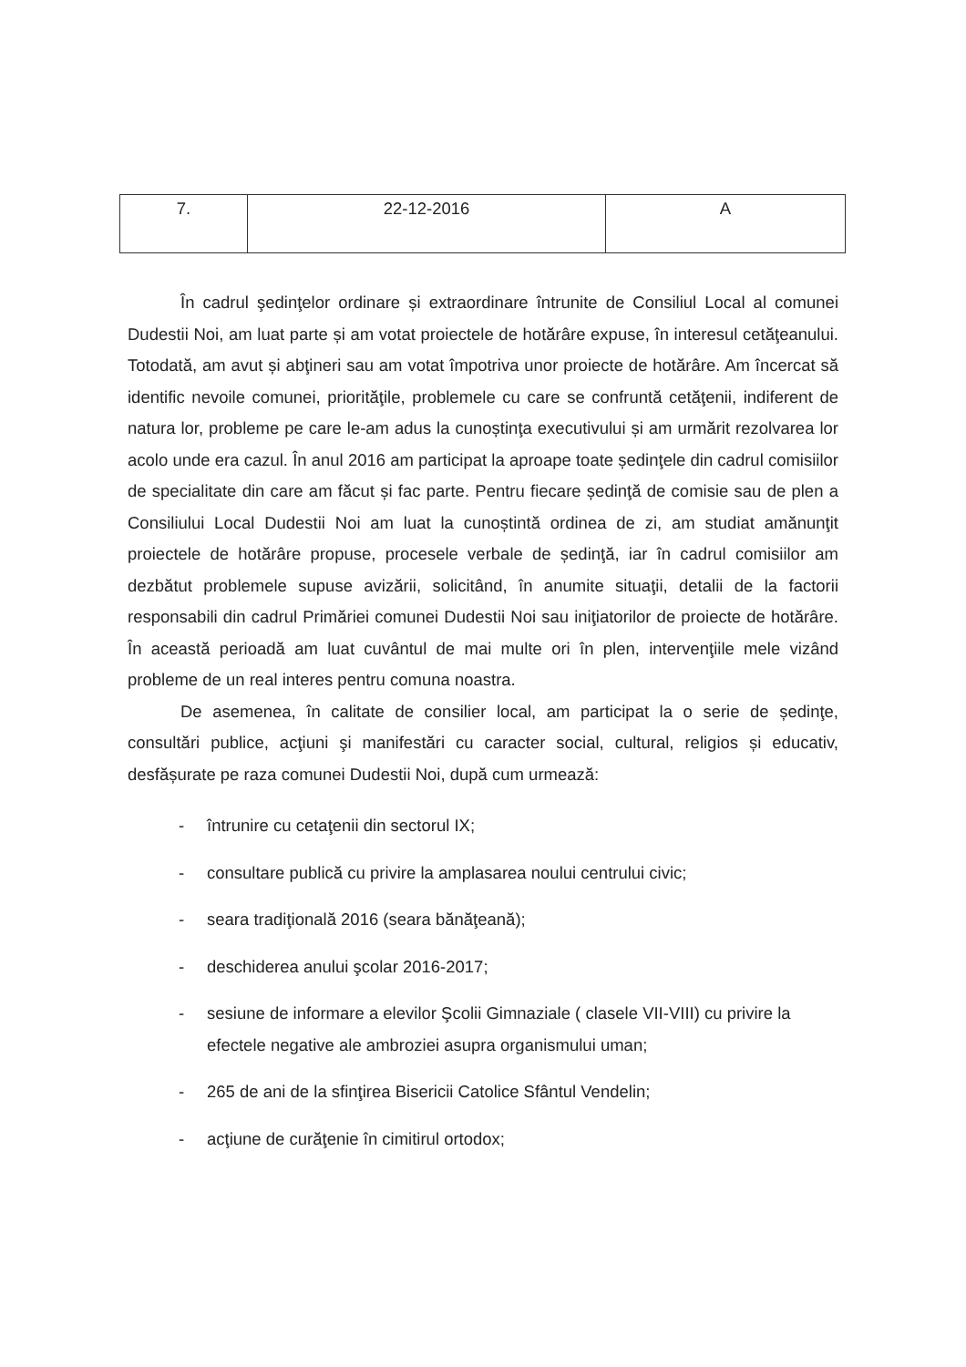| 7. | 22-12-2016 | A |
În cadrul şedinţelor ordinare și extraordinare întrunite de Consiliul Local al comunei Dudestii Noi, am luat parte și am votat proiectele de hotărâre expuse, în interesul cetăţeanului. Totodată, am avut și abţineri sau am votat împotriva unor proiecte de hotărâre. Am încercat să identific nevoile comunei, priorităţile, problemele cu care se confruntă cetăţenii, indiferent de natura lor, probleme pe care le-am adus la cunoștinţa executivului și am urmărit rezolvarea lor acolo unde era cazul. În anul 2016 am participat la aproape toate ședinţele din cadrul comisiilor de specialitate din care am făcut și fac parte. Pentru fiecare ședinţă de comisie sau de plen a Consiliului Local Dudestii Noi am luat la cunoștintă ordinea de zi, am studiat amănunţit proiectele de hotărâre propuse, procesele verbale de ședinţă, iar în cadrul comisiilor am dezbătut problemele supuse avizării, solicitând, în anumite situaţii, detalii de la factorii responsabili din cadrul Primăriei comunei Dudestii Noi sau iniţiatorilor de proiecte de hotărâre. În această perioadă am luat cuvântul de mai multe ori în plen, intervenţiile mele vizând probleme de un real interes pentru comuna noastra.
De asemenea, în calitate de consilier local, am participat la o serie de ședinţe, consultări publice, acţiuni şi manifestări cu caracter social, cultural, religios și educativ, desfășurate pe raza comunei Dudestii Noi, după cum urmează:
- întrunire cu cetaţenii din sectorul IX;
- consultare publică cu privire la amplasarea noului centrului civic;
- seara tradiţională 2016 (seara bănăţeană);
- deschiderea anului şcolar 2016-2017;
- sesiune de informare a elevilor Şcolii Gimnaziale ( clasele VII-VIII) cu privire la efectele negative ale ambroziei asupra organismului uman;
- 265 de ani de la sfinţirea Bisericii Catolice Sfântul Vendelin;
- acţiune de curăţenie în cimitirul ortodox;